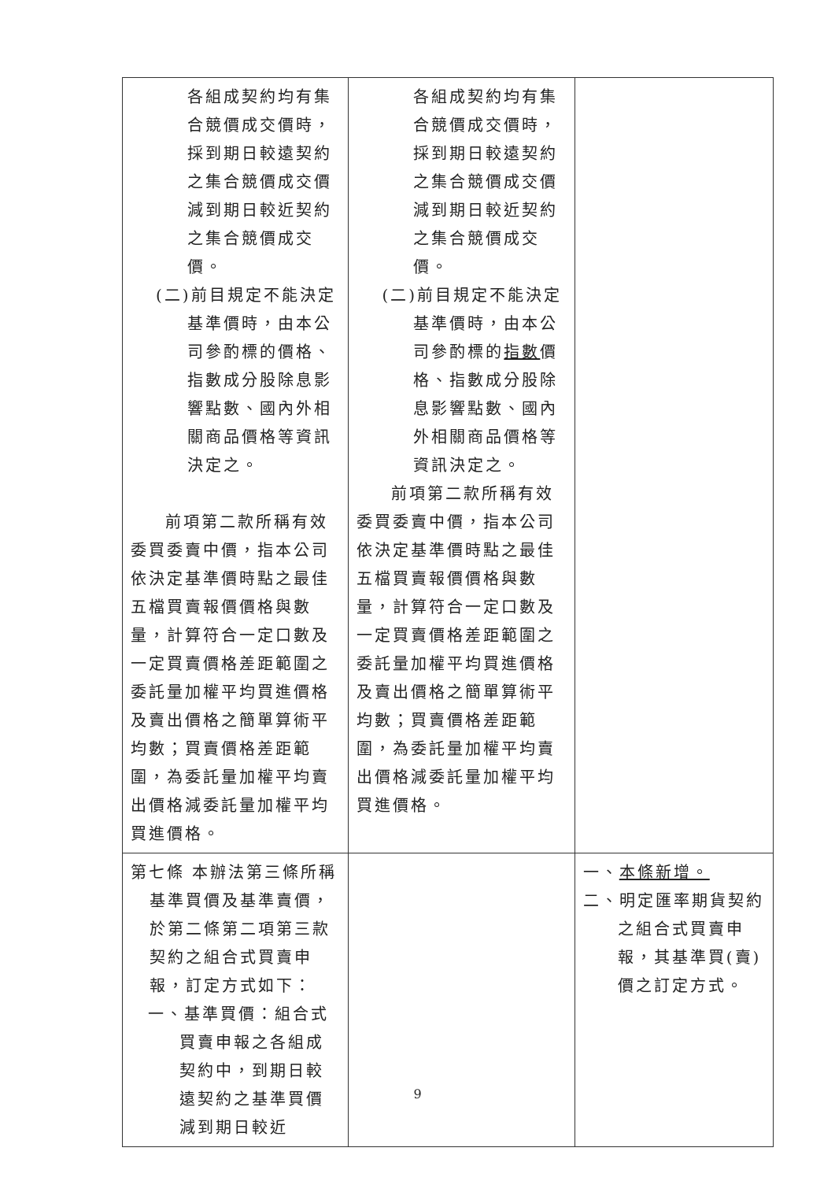| 各組成契約均有集合競價成交價時，採到期日較遠契約之集合競價成交價減到期日較近契約之集合競價成交價。 (二)前目規定不能決定基準價時，由本公司參酌標的價格、指數成分股除息影響點數、國內外相關商品價格等資訊決定之。 前項第二款所稱有效委買委賣中價，指本公司依決定基準價時點之最佳五檔買賣報價價格與數量，計算符合一定口數及一定買賣價格差距範圍之委託量加權平均買進價格及賣出價格之簡單算術平均數；買賣價格差距範圍，為委託量加權平均賣出價格減委託量加權平均買進價格。 | 各組成契約均有集合競價成交價時，採到期日較遠契約之集合競價成交價減到期日較近契約之集合競價成交價。 (二)前目規定不能決定基準價時，由本公司參酌標的 指數 價格、指數成分股除息影響點數、國內外相關商品價格等資訊決定之。 前項第二款所稱有效委買委賣中價，指本公司依決定基準價時點之最佳五檔買賣報價價格與數量，計算符合一定口數及一定買賣價格差距範圍之委託量加權平均買進價格及賣出價格之簡單算術平均數；買賣價格差距範圍，為委託量加權平均賣出價格減委託量加權平均買進價格。 | |
| 第七條 本辦法第三條所稱基準買價及基準賣價，於第二條第二項第三款契約之組合式買賣申報，訂定方式如下： 一、基準買價：組合式買賣申報之各組成契約中，到期日較遠契約之基準買價減到期日較近 | | 一、 本條新增。 二、明定匯率期貨契約之組合式買賣申報，其基準買(賣)價之訂定方式。 |
9